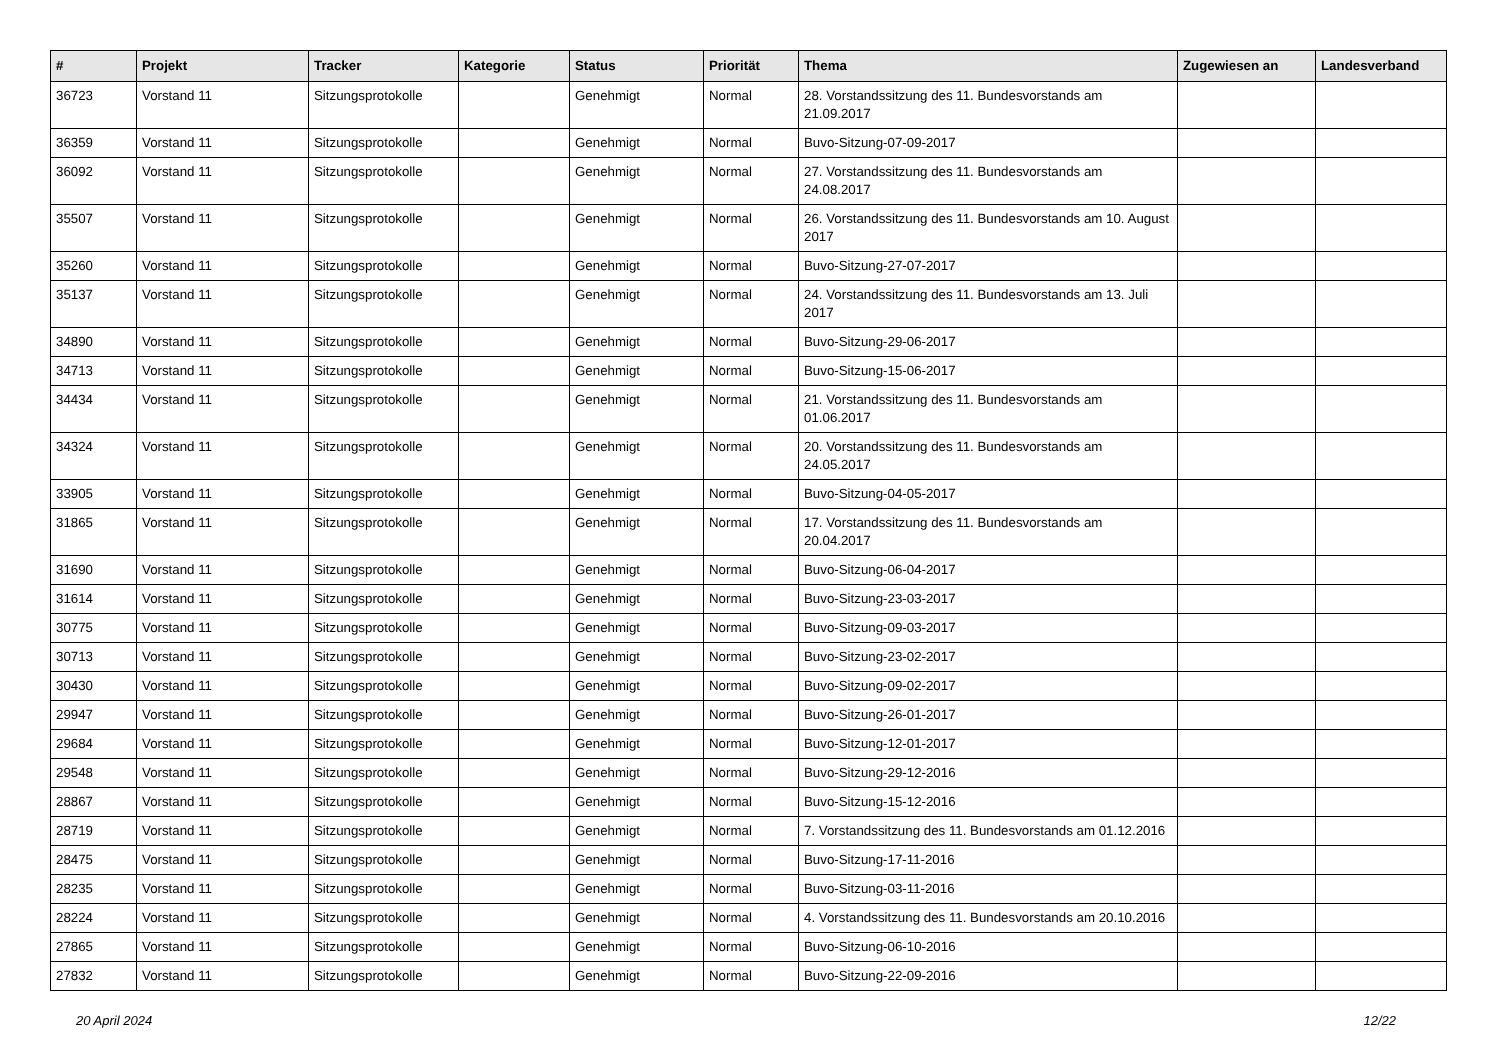| # | Projekt | Tracker | Kategorie | Status | Priorität | Thema | Zugewiesen an | Landesverband |
| --- | --- | --- | --- | --- | --- | --- | --- | --- |
| 36723 | Vorstand 11 | Sitzungsprotokolle | | Genehmigt | Normal | 28. Vorstandssitzung des 11. Bundesvorstands am 21.09.2017 | | |
| 36359 | Vorstand 11 | Sitzungsprotokolle | | Genehmigt | Normal | Buvo-Sitzung-07-09-2017 | | |
| 36092 | Vorstand 11 | Sitzungsprotokolle | | Genehmigt | Normal | 27. Vorstandssitzung des 11. Bundesvorstands am 24.08.2017 | | |
| 35507 | Vorstand 11 | Sitzungsprotokolle | | Genehmigt | Normal | 26. Vorstandssitzung des 11. Bundesvorstands am 10. August 2017 | | |
| 35260 | Vorstand 11 | Sitzungsprotokolle | | Genehmigt | Normal | Buvo-Sitzung-27-07-2017 | | |
| 35137 | Vorstand 11 | Sitzungsprotokolle | | Genehmigt | Normal | 24. Vorstandssitzung des 11. Bundesvorstands am 13. Juli 2017 | | |
| 34890 | Vorstand 11 | Sitzungsprotokolle | | Genehmigt | Normal | Buvo-Sitzung-29-06-2017 | | |
| 34713 | Vorstand 11 | Sitzungsprotokolle | | Genehmigt | Normal | Buvo-Sitzung-15-06-2017 | | |
| 34434 | Vorstand 11 | Sitzungsprotokolle | | Genehmigt | Normal | 21. Vorstandssitzung des 11. Bundesvorstands am 01.06.2017 | | |
| 34324 | Vorstand 11 | Sitzungsprotokolle | | Genehmigt | Normal | 20. Vorstandssitzung des 11. Bundesvorstands am 24.05.2017 | | |
| 33905 | Vorstand 11 | Sitzungsprotokolle | | Genehmigt | Normal | Buvo-Sitzung-04-05-2017 | | |
| 31865 | Vorstand 11 | Sitzungsprotokolle | | Genehmigt | Normal | 17. Vorstandssitzung des 11. Bundesvorstands am 20.04.2017 | | |
| 31690 | Vorstand 11 | Sitzungsprotokolle | | Genehmigt | Normal | Buvo-Sitzung-06-04-2017 | | |
| 31614 | Vorstand 11 | Sitzungsprotokolle | | Genehmigt | Normal | Buvo-Sitzung-23-03-2017 | | |
| 30775 | Vorstand 11 | Sitzungsprotokolle | | Genehmigt | Normal | Buvo-Sitzung-09-03-2017 | | |
| 30713 | Vorstand 11 | Sitzungsprotokolle | | Genehmigt | Normal | Buvo-Sitzung-23-02-2017 | | |
| 30430 | Vorstand 11 | Sitzungsprotokolle | | Genehmigt | Normal | Buvo-Sitzung-09-02-2017 | | |
| 29947 | Vorstand 11 | Sitzungsprotokolle | | Genehmigt | Normal | Buvo-Sitzung-26-01-2017 | | |
| 29684 | Vorstand 11 | Sitzungsprotokolle | | Genehmigt | Normal | Buvo-Sitzung-12-01-2017 | | |
| 29548 | Vorstand 11 | Sitzungsprotokolle | | Genehmigt | Normal | Buvo-Sitzung-29-12-2016 | | |
| 28867 | Vorstand 11 | Sitzungsprotokolle | | Genehmigt | Normal | Buvo-Sitzung-15-12-2016 | | |
| 28719 | Vorstand 11 | Sitzungsprotokolle | | Genehmigt | Normal | 7. Vorstandssitzung des 11. Bundesvorstands am 01.12.2016 | | |
| 28475 | Vorstand 11 | Sitzungsprotokolle | | Genehmigt | Normal | Buvo-Sitzung-17-11-2016 | | |
| 28235 | Vorstand 11 | Sitzungsprotokolle | | Genehmigt | Normal | Buvo-Sitzung-03-11-2016 | | |
| 28224 | Vorstand 11 | Sitzungsprotokolle | | Genehmigt | Normal | 4. Vorstandssitzung des 11. Bundesvorstands am 20.10.2016 | | |
| 27865 | Vorstand 11 | Sitzungsprotokolle | | Genehmigt | Normal | Buvo-Sitzung-06-10-2016 | | |
| 27832 | Vorstand 11 | Sitzungsprotokolle | | Genehmigt | Normal | Buvo-Sitzung-22-09-2016 | | |
20 April 2024 12/22